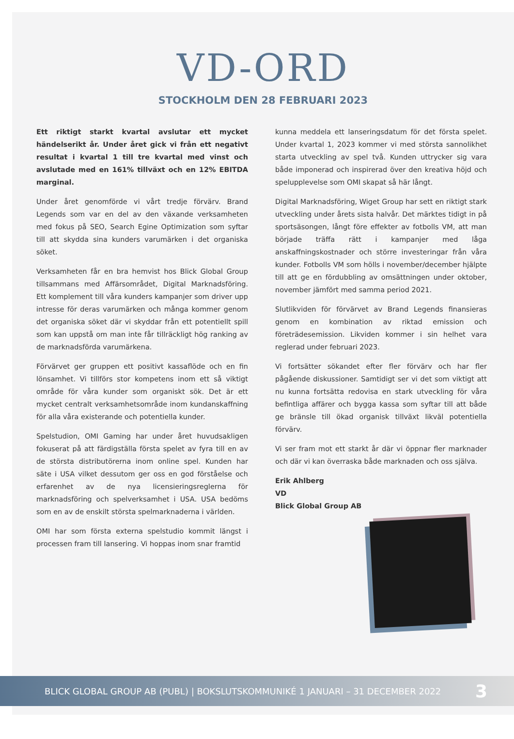VD-ORD
STOCKHOLM DEN 28 FEBRUARI 2023
Ett riktigt starkt kvartal avslutar ett mycket händelserikt år. Under året gick vi från ett negativt resultat i kvartal 1 till tre kvartal med vinst och avslutade med en 161% tillväxt och en 12% EBITDA marginal.
Under året genomförde vi vårt tredje förvärv. Brand Legends som var en del av den växande verksamheten med fokus på SEO, Search Egine Optimization som syftar till att skydda sina kunders varumärken i det organiska söket.
Verksamheten får en bra hemvist hos Blick Global Group tillsammans med Affärsområdet, Digital Marknadsföring. Ett komplement till våra kunders kampanjer som driver upp intresse för deras varumärken och många kommer genom det organiska söket där vi skyddar från ett potentiellt spill som kan uppstå om man inte får tillräckligt hög ranking av de marknadsförda varumärkena.
Förvärvet ger gruppen ett positivt kassaflöde och en fin lönsamhet. Vi tillförs stor kompetens inom ett så viktigt område för våra kunder som organiskt sök. Det är ett mycket centralt verksamhetsområde inom kundanskaffning för alla våra existerande och potentiella kunder.
Spelstudion, OMI Gaming har under året huvudsakligen fokuserat på att färdigställa första spelet av fyra till en av de största distributörerna inom online spel. Kunden har säte i USA vilket dessutom ger oss en god förståelse och erfarenhet av de nya licensieringsreglerna för marknadsföring och spelverksamhet i USA. USA bedöms som en av de enskilt största spelmarknaderna i världen.
OMI har som första externa spelstudio kommit längst i processen fram till lansering. Vi hoppas inom snar framtid
kunna meddela ett lanseringsdatum för det första spelet. Under kvartal 1, 2023 kommer vi med största sannolikhet starta utveckling av spel två. Kunden uttrycker sig vara både imponerad och inspirerad över den kreativa höjd och spelupplevelse som OMI skapat så här långt.
Digital Marknadsföring, Wiget Group har sett en riktigt stark utveckling under årets sista halvår. Det märktes tidigt in på sportsäsongen, långt före effekter av fotbolls VM, att man började träffa rätt i kampanjer med låga anskaffningskostnader och större investeringar från våra kunder. Fotbolls VM som hölls i november/december hjälpte till att ge en fördubbling av omsättningen under oktober, november jämfört med samma period 2021.
Slutlikviden för förvärvet av Brand Legends finansieras genom en kombination av riktad emission och företrädesemission. Likviden kommer i sin helhet vara reglerad under februari 2023.
Vi fortsätter sökandet efter fler förvärv och har fler pågående diskussioner. Samtidigt ser vi det som viktigt att nu kunna fortsätta redovisa en stark utveckling för våra befintliga affärer och bygga kassa som syftar till att både ge bränsle till ökad organisk tillväxt likväl potentiella förvärv.
Vi ser fram mot ett starkt år där vi öppnar fler marknader och där vi kan överraska både marknaden och oss själva.
Erik Ahlberg
VD
Blick Global Group AB
BLICK GLOBAL GROUP AB (PUBL) | BOKSLUTSKOMMUNIKÉ 1 JANUARI – 31 DECEMBER 2022 3